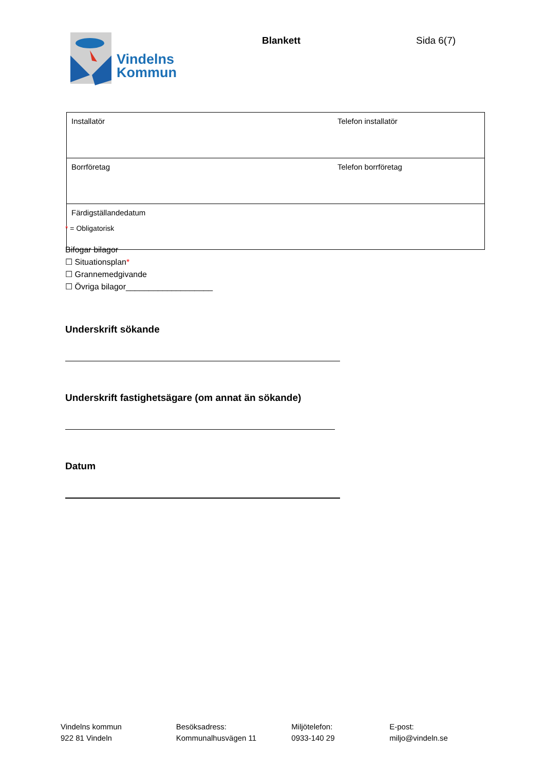Vindelns
Kommun
Blankett Sida 6(7)
| Installatör | Telefon installatör |
| Borrföretag | Telefon borrföretag |
| Färdigställandedatum | |
* = Obligatorisk
Bifogar bilagor
☐ Situationsplan*
☐ Grannemedgivande
☐ Övriga bilagor___________________
Underskrift sökande
Underskrift fastighetsägare (om annat än sökande)
Datum
Vindelns kommun
922 81 Vindeln
Besöksadress:
Kommunalhusvägen 11
Miljötelefon:
0933-140 29
E-post:
miljo@vindeln.se